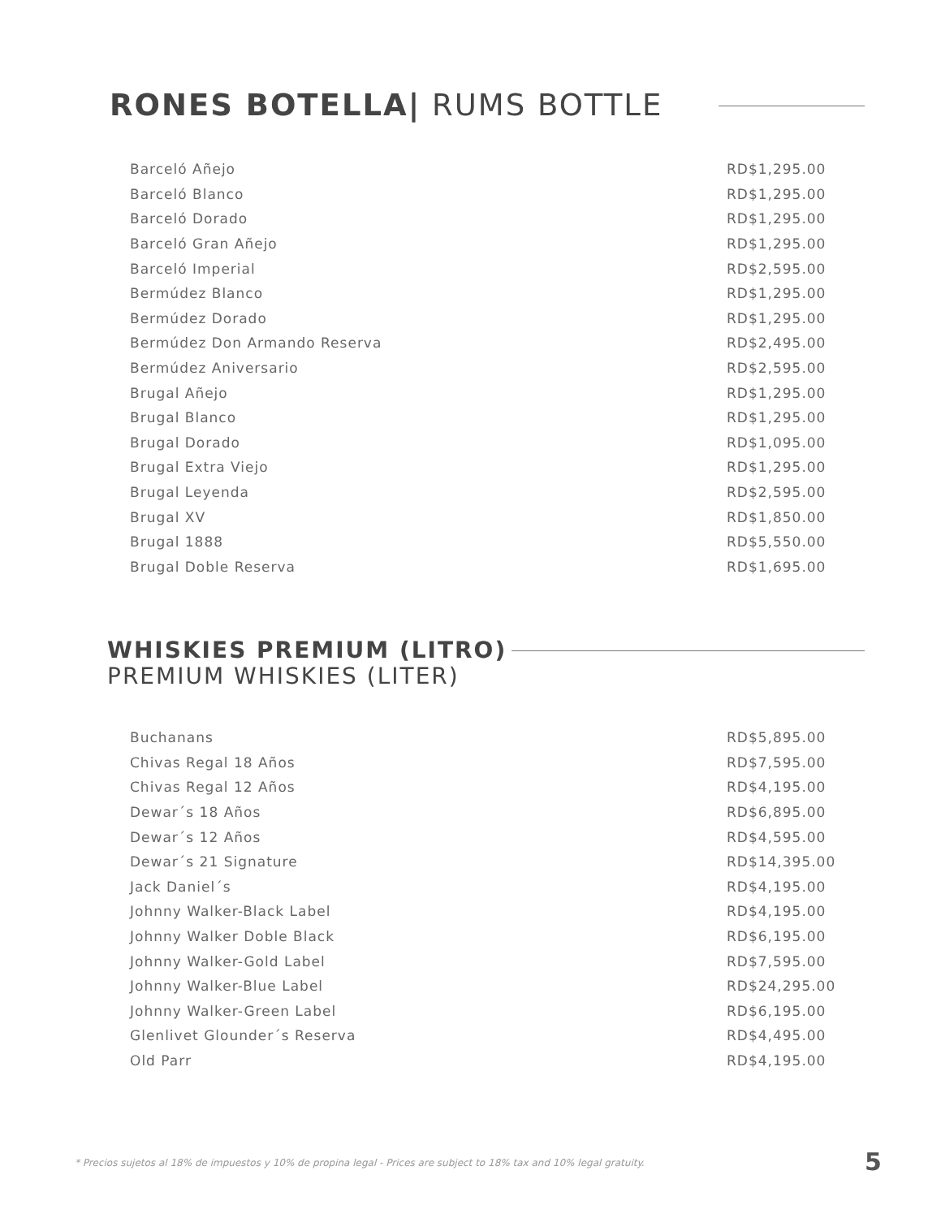RONES BOTELLA| RUMS BOTTLE
| Barceló Añejo | RD$1,295.00 |
| Barceló Blanco | RD$1,295.00 |
| Barceló Dorado | RD$1,295.00 |
| Barceló Gran Añejo | RD$1,295.00 |
| Barceló Imperial | RD$2,595.00 |
| Bermúdez Blanco | RD$1,295.00 |
| Bermúdez Dorado | RD$1,295.00 |
| Bermúdez Don Armando Reserva | RD$2,495.00 |
| Bermúdez Aniversario | RD$2,595.00 |
| Brugal Añejo | RD$1,295.00 |
| Brugal Blanco | RD$1,295.00 |
| Brugal Dorado | RD$1,095.00 |
| Brugal Extra Viejo | RD$1,295.00 |
| Brugal Leyenda | RD$2,595.00 |
| Brugal XV | RD$1,850.00 |
| Brugal 1888 | RD$5,550.00 |
| Brugal Doble Reserva | RD$1,695.00 |
WHISKIES PREMIUM (LITRO)
PREMIUM WHISKIES (LITER)
| Buchanans | RD$5,895.00 |
| Chivas Regal 18 Años | RD$7,595.00 |
| Chivas Regal 12 Años | RD$4,195.00 |
| Dewar´s 18 Años | RD$6,895.00 |
| Dewar´s 12 Años | RD$4,595.00 |
| Dewar´s 21 Signature | RD$14,395.00 |
| Jack Daniel´s | RD$4,195.00 |
| Johnny Walker-Black Label | RD$4,195.00 |
| Johnny Walker Doble Black | RD$6,195.00 |
| Johnny Walker-Gold Label | RD$7,595.00 |
| Johnny Walker-Blue Label | RD$24,295.00 |
| Johnny Walker-Green Label | RD$6,195.00 |
| Glenlivet Glounder´s Reserva | RD$4,495.00 |
| Old Parr | RD$4,195.00 |
* Precios sujetos al 18% de impuestos y 10% de propina legal - Prices are subject to 18% tax and 10% legal gratuity.
5